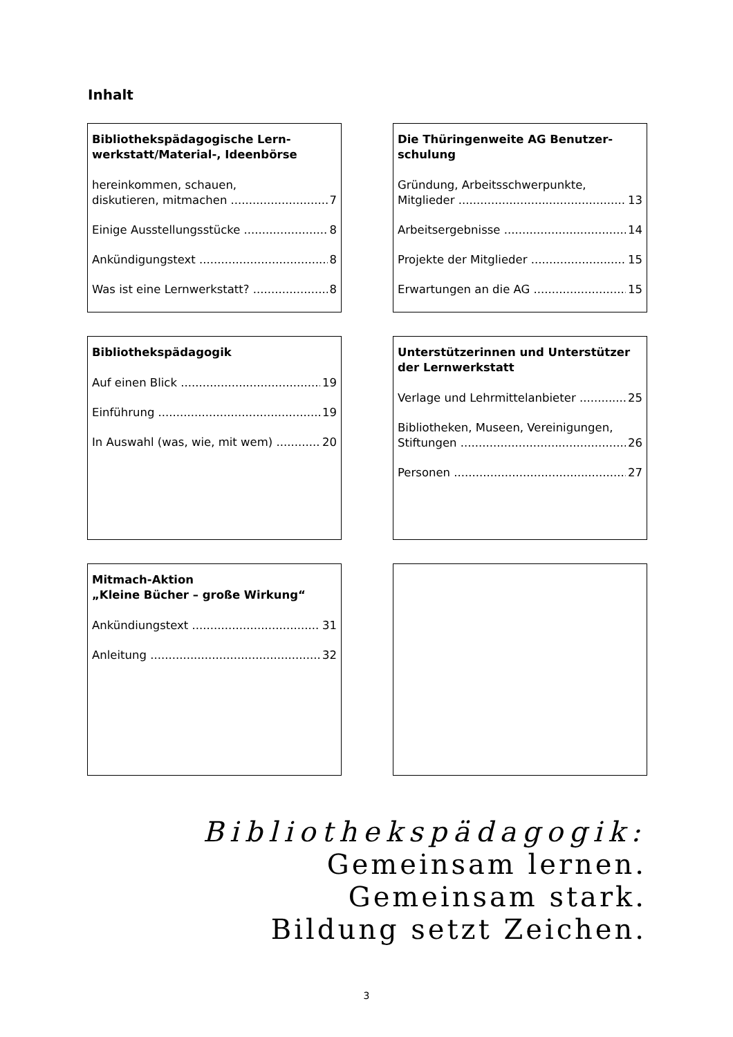Inhalt
Bibliothekspädagogische Lern-werkstatt/Material-, Ideenbörse
hereinkommen, schauen,
diskutieren, mitmachen 7
Einige Ausstellungsstücke 8
Ankündigungstext 8
Was ist eine Lernwerkstatt? 8
Die Thüringenweite AG Benutzer-schulung
Gründung, Arbeitsschwerpunkte,
Mitglieder 13
Arbeitsergebnisse 14
Projekte der Mitglieder 15
Erwartungen an die AG 15
Bibliothekspädagogik
Auf einen Blick 19
Einführung 19
In Auswahl (was, wie, mit wem) 20
Unterstützerinnen und Unterstützer der Lernwerkstatt
Verlage und Lehrmittelanbieter 25
Bibliotheken, Museen, Vereinigungen,
Stiftungen 26
Personen 27
Mitmach-Aktion
„Kleine Bücher – große Wirkung“
Ankündiungstext 31
Anleitung 32
Bibliothekspädagogik:
Gemeinsam lernen.
Gemeinsam stark.
Bildung setzt Zeichen.
3